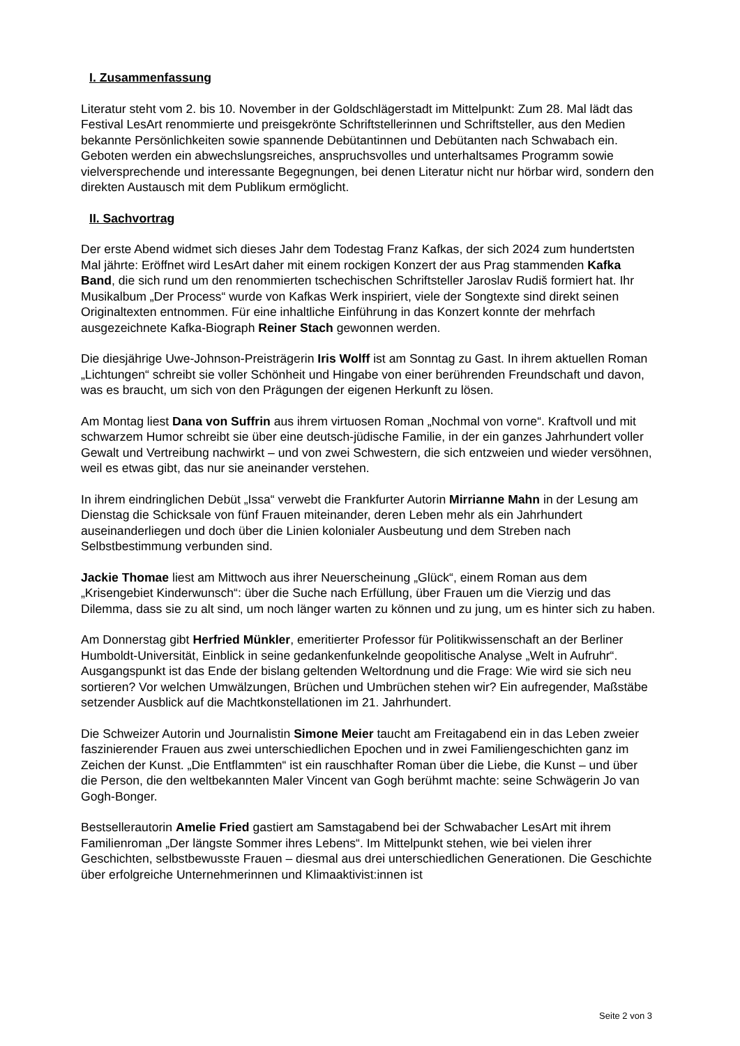I. Zusammenfassung
Literatur steht vom 2. bis 10. November in der Goldschlägerstadt im Mittelpunkt: Zum 28. Mal lädt das Festival LesArt renommierte und preisgekrönte Schriftstellerinnen und Schriftsteller, aus den Medien bekannte Persönlichkeiten sowie spannende Debütantinnen und Debütanten nach Schwabach ein. Geboten werden ein abwechslungsreiches, anspruchsvolles und unterhaltsames Programm sowie vielversprechende und interessante Begegnungen, bei denen Literatur nicht nur hörbar wird, sondern den direkten Austausch mit dem Publikum ermöglicht.
II. Sachvortrag
Der erste Abend widmet sich dieses Jahr dem Todestag Franz Kafkas, der sich 2024 zum hundertsten Mal jährte: Eröffnet wird LesArt daher mit einem rockigen Konzert der aus Prag stammenden Kafka Band, die sich rund um den renommierten tschechischen Schriftsteller Jaroslav Rudiš formiert hat. Ihr Musikalbum „Der Process“ wurde von Kafkas Werk inspiriert, viele der Songtexte sind direkt seinen Originaltexten entnommen. Für eine inhaltliche Einführung in das Konzert konnte der mehrfach ausgezeichnete Kafka-Biograph Reiner Stach gewonnen werden.
Die diesjährige Uwe-Johnson-Preisträgerin Iris Wolff ist am Sonntag zu Gast. In ihrem aktuellen Roman „Lichtungen“ schreibt sie voller Schönheit und Hingabe von einer berührenden Freundschaft und davon, was es braucht, um sich von den Prägungen der eigenen Herkunft zu lösen.
Am Montag liest Dana von Suffrin aus ihrem virtuosen Roman „Nochmal von vorne“. Kraftvoll und mit schwarzem Humor schreibt sie über eine deutsch-jüdische Familie, in der ein ganzes Jahrhundert voller Gewalt und Vertreibung nachwirkt – und von zwei Schwestern, die sich entzweien und wieder versöhnen, weil es etwas gibt, das nur sie aneinander verstehen.
In ihrem eindringlichen Debüt „Issa“ verwebt die Frankfurter Autorin Mirrianne Mahn in der Lesung am Dienstag die Schicksale von fünf Frauen miteinander, deren Leben mehr als ein Jahrhundert auseinanderliegen und doch über die Linien kolonialer Ausbeutung und dem Streben nach Selbstbestimmung verbunden sind.
Jackie Thomae liest am Mittwoch aus ihrer Neuerscheinung „Glück“, einem Roman aus dem „Krisengebiet Kinderwunsch“: über die Suche nach Erfüllung, über Frauen um die Vierzig und das Dilemma, dass sie zu alt sind, um noch länger warten zu können und zu jung, um es hinter sich zu haben.
Am Donnerstag gibt Herfried Münkler, emeritierter Professor für Politikwissenschaft an der Berliner Humboldt-Universität, Einblick in seine gedankenfunkelnde geopolitische Analyse „Welt in Aufruhr“. Ausgangspunkt ist das Ende der bislang geltenden Weltordnung und die Frage: Wie wird sie sich neu sortieren? Vor welchen Umwälzungen, Brüchen und Umbrüchen stehen wir? Ein aufregender, Maßstäbe setzender Ausblick auf die Machtkonstellationen im 21. Jahrhundert.
Die Schweizer Autorin und Journalistin Simone Meier taucht am Freitagabend ein in das Leben zweier faszinierender Frauen aus zwei unterschiedlichen Epochen und in zwei Familiengeschichten ganz im Zeichen der Kunst. „Die Entflammten“ ist ein rauschhafter Roman über die Liebe, die Kunst – und über die Person, die den weltbekannten Maler Vincent van Gogh berühmt machte: seine Schwägerin Jo van Gogh-Bonger.
Bestsellerautorin Amelie Fried gastiert am Samstagabend bei der Schwabacher LesArt mit ihrem Familienroman „Der längste Sommer ihres Lebens“. Im Mittelpunkt stehen, wie bei vielen ihrer Geschichten, selbstbewusste Frauen – diesmal aus drei unterschiedlichen Generationen. Die Geschichte über erfolgreiche Unternehmerinnen und Klimaaktivist:innen ist
Seite 2 von 3